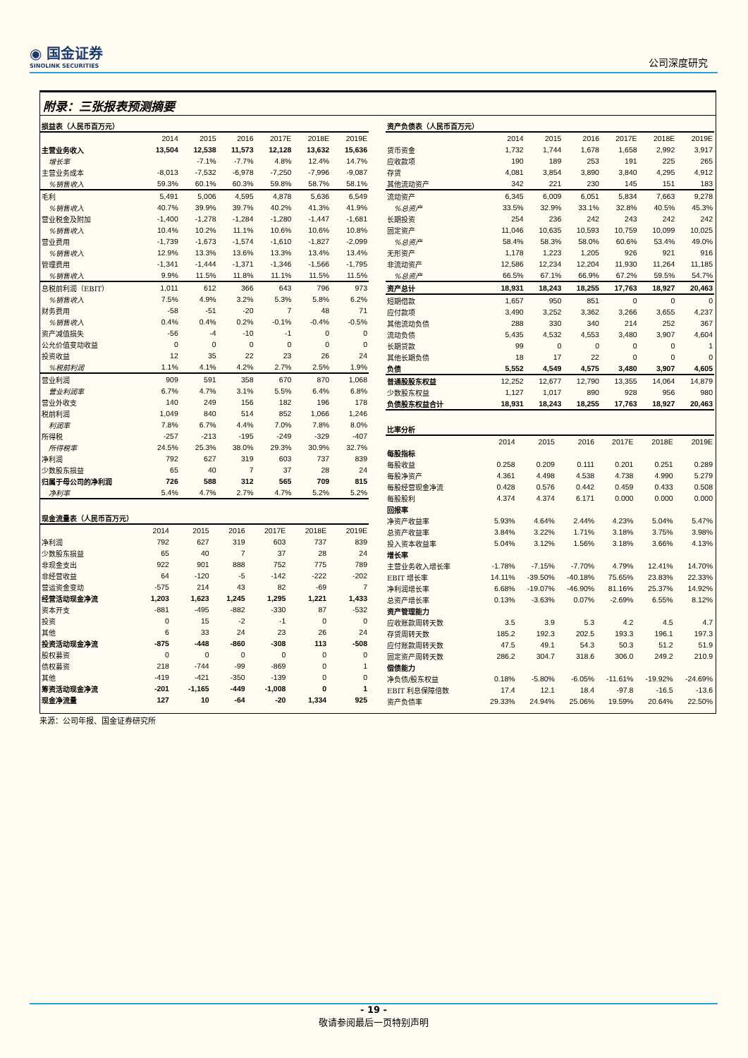◉ 国金证券
SINOLINK SECURITIES
公司深度研究
附录：三张报表预测摘要
| 损益表（人民币百万元） | | | | | | |
| --- | --- | --- | --- | --- | --- | --- |
| | 2014 | 2015 | 2016 | 2017E | 2018E | 2019E |
| 主营业务收入 | 13,504 | 12,538 | 11,573 | 12,128 | 13,632 | 15,636 |
| 增长率 | | -7.1% | -7.7% | 4.8% | 12.4% | 14.7% |
| 主营业务成本 | -8,013 | -7,532 | -6,978 | -7,250 | -7,996 | -9,087 |
| %销售收入 | 59.3% | 60.1% | 60.3% | 59.8% | 58.7% | 58.1% |
| 毛利 | 5,491 | 5,006 | 4,595 | 4,878 | 5,636 | 6,549 |
| %销售收入 | 40.7% | 39.9% | 39.7% | 40.2% | 41.3% | 41.9% |
| 营业税金及附加 | -1,400 | -1,278 | -1,284 | -1,280 | -1,447 | -1,681 |
| %销售收入 | 10.4% | 10.2% | 11.1% | 10.6% | 10.6% | 10.8% |
| 营业费用 | -1,739 | -1,673 | -1,574 | -1,610 | -1,827 | -2,099 |
| %销售收入 | 12.9% | 13.3% | 13.6% | 13.3% | 13.4% | 13.4% |
| 管理费用 | -1,341 | -1,444 | -1,371 | -1,346 | -1,566 | -1,795 |
| %销售收入 | 9.9% | 11.5% | 11.8% | 11.1% | 11.5% | 11.5% |
| 息税前利润（EBIT） | 1,011 | 612 | 366 | 643 | 796 | 973 |
| %销售收入 | 7.5% | 4.9% | 3.2% | 5.3% | 5.8% | 6.2% |
| 财务费用 | -58 | -51 | -20 | 7 | 48 | 71 |
| %销售收入 | 0.4% | 0.4% | 0.2% | -0.1% | -0.4% | -0.5% |
| 资产减值损失 | -56 | -4 | -10 | -1 | 0 | 0 |
| 公允价值变动收益 | 0 | 0 | 0 | 0 | 0 | 0 |
| 投资收益 | 12 | 35 | 22 | 23 | 26 | 24 |
| %税前利润 | 1.1% | 4.1% | 4.2% | 2.7% | 2.5% | 1.9% |
| 营业利润 | 909 | 591 | 358 | 670 | 870 | 1,068 |
| 营业利润率 | 6.7% | 4.7% | 3.1% | 5.5% | 6.4% | 6.8% |
| 营业外收支 | 140 | 249 | 156 | 182 | 196 | 178 |
| 税前利润 | 1,049 | 840 | 514 | 852 | 1,066 | 1,246 |
| 利润率 | 7.8% | 6.7% | 4.4% | 7.0% | 7.8% | 8.0% |
| 所得税 | -257 | -213 | -195 | -249 | -329 | -407 |
| 所得税率 | 24.5% | 25.3% | 38.0% | 29.3% | 30.9% | 32.7% |
| 净利润 | 792 | 627 | 319 | 603 | 737 | 839 |
| 少数股东损益 | 65 | 40 | 7 | 37 | 28 | 24 |
| 归属于母公司的净利润 | 726 | 588 | 312 | 565 | 709 | 815 |
| 净利率 | 5.4% | 4.7% | 2.7% | 4.7% | 5.2% | 5.2% |
| 现金流量表（人民币百万元） | | | | | | |
| --- | --- | --- | --- | --- | --- | --- |
| | 2014 | 2015 | 2016 | 2017E | 2018E | 2019E |
| 净利润 | 792 | 627 | 319 | 603 | 737 | 839 |
| 少数股东损益 | 65 | 40 | 7 | 37 | 28 | 24 |
| 非现金支出 | 922 | 901 | 888 | 752 | 775 | 789 |
| 非经营收益 | 64 | -120 | -5 | -142 | -222 | -202 |
| 营运资金变动 | -575 | 214 | 43 | 82 | -69 | 7 |
| 经营活动现金净流 | 1,203 | 1,623 | 1,245 | 1,295 | 1,221 | 1,433 |
| 资本开支 | -881 | -495 | -882 | -330 | 87 | -532 |
| 投资 | 0 | 15 | -2 | -1 | 0 | 0 |
| 其他 | 6 | 33 | 24 | 23 | 26 | 24 |
| 投资活动现金净流 | -875 | -448 | -860 | -308 | 113 | -508 |
| 股权募资 | 0 | 0 | 0 | 0 | 0 | 0 |
| 债权募资 | 218 | -744 | -99 | -869 | 0 | 1 |
| 其他 | -419 | -421 | -350 | -139 | 0 | 0 |
| 筹资活动现金净流 | -201 | -1,165 | -449 | -1,008 | 0 | 1 |
| 现金净流量 | 127 | 10 | -64 | -20 | 1,334 | 925 |
| 资产负债表（人民币百万元） | | | | | | |
| --- | --- | --- | --- | --- | --- | --- |
| | 2014 | 2015 | 2016 | 2017E | 2018E | 2019E |
| 货币资金 | 1,732 | 1,744 | 1,678 | 1,658 | 2,992 | 3,917 |
| 应收款项 | 190 | 189 | 253 | 191 | 225 | 265 |
| 存货 | 4,081 | 3,854 | 3,890 | 3,840 | 4,295 | 4,912 |
| 其他流动资产 | 342 | 221 | 230 | 145 | 151 | 183 |
| 流动资产 | 6,345 | 6,009 | 6,051 | 5,834 | 7,663 | 9,278 |
| %总资产 | 33.5% | 32.9% | 33.1% | 32.8% | 40.5% | 45.3% |
| 长期投资 | 254 | 236 | 242 | 243 | 242 | 242 |
| 固定资产 | 11,046 | 10,635 | 10,593 | 10,759 | 10,099 | 10,025 |
| %总资产 | 58.4% | 58.3% | 58.0% | 60.6% | 53.4% | 49.0% |
| 无形资产 | 1,178 | 1,223 | 1,205 | 926 | 921 | 916 |
| 非流动资产 | 12,586 | 12,234 | 12,204 | 11,930 | 11,264 | 11,185 |
| %总资产 | 66.5% | 67.1% | 66.9% | 67.2% | 59.5% | 54.7% |
| 资产总计 | 18,931 | 18,243 | 18,255 | 17,763 | 18,927 | 20,463 |
| 短期借款 | 1,657 | 950 | 851 | 0 | 0 | 0 |
| 应付款项 | 3,490 | 3,252 | 3,362 | 3,266 | 3,655 | 4,237 |
| 其他流动负债 | 288 | 330 | 340 | 214 | 252 | 367 |
| 流动负债 | 5,435 | 4,532 | 4,553 | 3,480 | 3,907 | 4,604 |
| 长期贷款 | 99 | 0 | 0 | 0 | 0 | 1 |
| 其他长期负债 | 18 | 17 | 22 | 0 | 0 | 0 |
| 负债 | 5,552 | 4,549 | 4,575 | 3,480 | 3,907 | 4,605 |
| 普通股股东权益 | 12,252 | 12,677 | 12,790 | 13,355 | 14,064 | 14,879 |
| 少数股东权益 | 1,127 | 1,017 | 890 | 928 | 956 | 980 |
| 负债股东权益合计 | 18,931 | 18,243 | 18,255 | 17,763 | 18,927 | 20,463 |
| 比率分析 | | | | | | |
| --- | --- | --- | --- | --- | --- | --- |
| | 2014 | 2015 | 2016 | 2017E | 2018E | 2019E |
| 每股指标 | | | | | | |
| 每股收益 | 0.258 | 0.209 | 0.111 | 0.201 | 0.251 | 0.289 |
| 每股净资产 | 4.361 | 4.498 | 4.538 | 4.738 | 4.990 | 5.279 |
| 每股经营现金净流 | 0.428 | 0.576 | 0.442 | 0.459 | 0.433 | 0.508 |
| 每股股利 | 4.374 | 4.374 | 6.171 | 0.000 | 0.000 | 0.000 |
| 回报率 | | | | | | |
| 净资产收益率 | 5.93% | 4.64% | 2.44% | 4.23% | 5.04% | 5.47% |
| 总资产收益率 | 3.84% | 3.22% | 1.71% | 3.18% | 3.75% | 3.98% |
| 投入资本收益率 | 5.04% | 3.12% | 1.56% | 3.18% | 3.66% | 4.13% |
| 增长率 | | | | | | |
| 主营业务收入增长率 | -1.78% | -7.15% | -7.70% | 4.79% | 12.41% | 14.70% |
| EBIT 增长率 | 14.11% | -39.50% | -40.18% | 75.65% | 23.83% | 22.33% |
| 净利润增长率 | 6.68% | -19.07% | -46.90% | 81.16% | 25.37% | 14.92% |
| 总资产增长率 | 0.13% | -3.63% | 0.07% | -2.69% | 6.55% | 8.12% |
| 资产管理能力 | | | | | | |
| 应收账款周转天数 | 3.5 | 3.9 | 5.3 | 4.2 | 4.5 | 4.7 |
| 存货周转天数 | 185.2 | 192.3 | 202.5 | 193.3 | 196.1 | 197.3 |
| 应付账款周转天数 | 47.5 | 49.1 | 54.3 | 50.3 | 51.2 | 51.9 |
| 固定资产周转天数 | 286.2 | 304.7 | 318.6 | 306.0 | 249.2 | 210.9 |
| 偿债能力 | | | | | | |
| 净负债/股东权益 | 0.18% | -5.80% | -6.05% | -11.61% | -19.92% | -24.69% |
| EBIT 利息保障倍数 | 17.4 | 12.1 | 18.4 | -97.8 | -16.5 | -13.6 |
| 资产负债率 | 29.33% | 24.94% | 25.06% | 19.59% | 20.64% | 22.50% |
来源：公司年报、国金证券研究所
- 19 -
敬请参阅最后一页特别声明